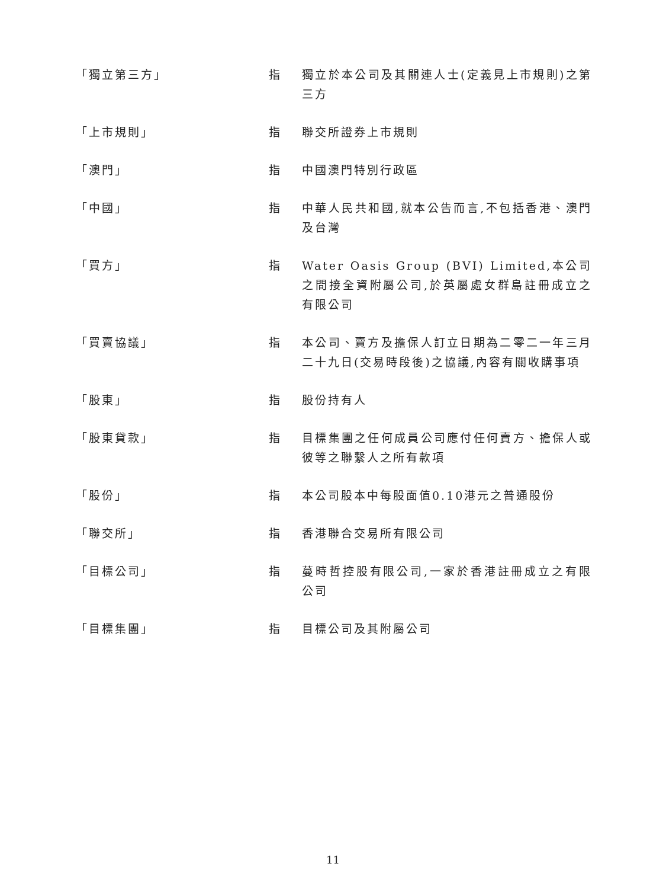「獨立第三方」 指 獨立於本公司及其關連人士(定義見上市規則)之第三方
「上市規則」 指 聯交所證券上市規則
「澳門」 指 中國澳門特別行政區
「中國」 指 中華人民共和國,就本公告而言,不包括香港、澳門及台灣
「買方」 指 Water Oasis Group (BVI) Limited,本公司之間接全資附屬公司,於英屬處女群島註冊成立之有限公司
「買賣協議」 指 本公司、賣方及擔保人訂立日期為二零二一年三月二十九日(交易時段後)之協議,內容有關收購事項
「股東」 指 股份持有人
「股東貸款」 指 目標集團之任何成員公司應付任何賣方、擔保人或彼等之聯繫人之所有款項
「股份」 指 本公司股本中每股面值0.10港元之普通股份
「聯交所」 指 香港聯合交易所有限公司
「目標公司」 指 蔓時哲控股有限公司,一家於香港註冊成立之有限公司
「目標集團」 指 目標公司及其附屬公司
11